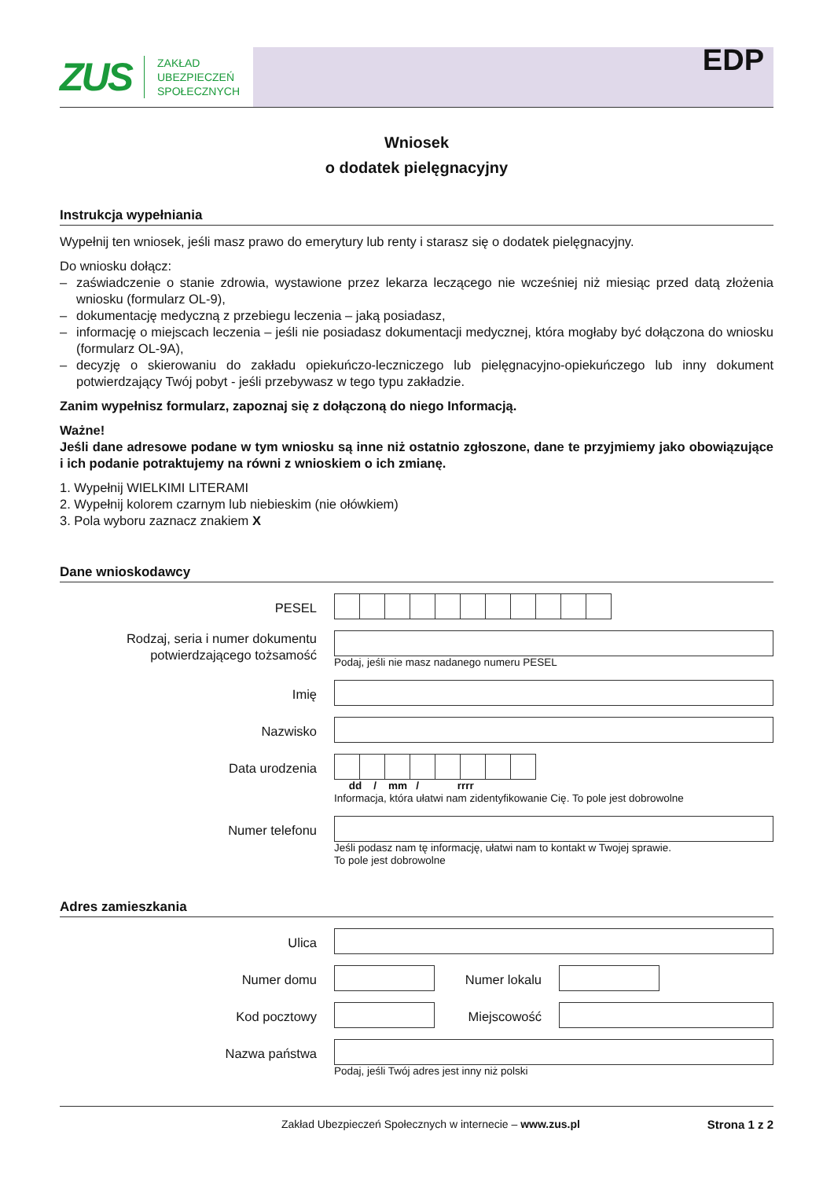ZUS
ZAKŁAD
UBEZPIECZEŃ
SPOŁECZNYCH
EDP
Wniosek
o dodatek pielęgnacyjny
Instrukcja wypełniania
Wypełnij ten wniosek, jeśli masz prawo do emerytury lub renty i starasz się o dodatek pielęgnacyjny.
Do wniosku dołącz:
– zaświadczenie o stanie zdrowia, wystawione przez lekarza leczącego nie wcześniej niż miesiąc przed datą złożenia wniosku (formularz OL-9),
– dokumentację medyczną z przebiegu leczenia – jaką posiadasz,
– informację o miejscach leczenia – jeśli nie posiadasz dokumentacji medycznej, która mogłaby być dołączona do wniosku (formularz OL-9A),
– decyzję o skierowaniu do zakładu opiekuńczo-leczniczego lub pielęgnacyjno-opiekuńczego lub inny dokument potwierdzający Twój pobyt - jeśli przebywasz w tego typu zakładzie.
Zanim wypełnisz formularz, zapoznaj się z dołączoną do niego Informacją.
Ważne!
Jeśli dane adresowe podane w tym wniosku są inne niż ostatnio zgłoszone, dane te przyjmiemy jako obowiązujące i ich podanie potraktujemy na równi z wnioskiem o ich zmianę.
1. Wypełnij WIELKIMI LITERAMI
2. Wypełnij kolorem czarnym lub niebieskim (nie ołówkiem)
3. Pola wyboru zaznacz znakiem X
Dane wnioskodawcy
PESEL
Rodzaj, seria i numer dokumentu potwierdzającego tożsamość
Podaj, jeśli nie masz nadanego numeru PESEL
Imię
Nazwisko
Data urodzenia
dd / mm / rrrr
Informacja, która ułatwi nam zidentyfikowanie Cię. To pole jest dobrowolne
Numer telefonu
Jeśli podasz nam tę informację, ułatwi nam to kontakt w Twojej sprawie.
To pole jest dobrowolne
Adres zamieszkania
Ulica
Numer domu Numer lokalu
Kod pocztowy Miejscowość
Nazwa państwa
Podaj, jeśli Twój adres jest inny niż polski
Zakład Ubezpieczeń Społecznych w internecie – www.zus.pl Strona 1 z 2